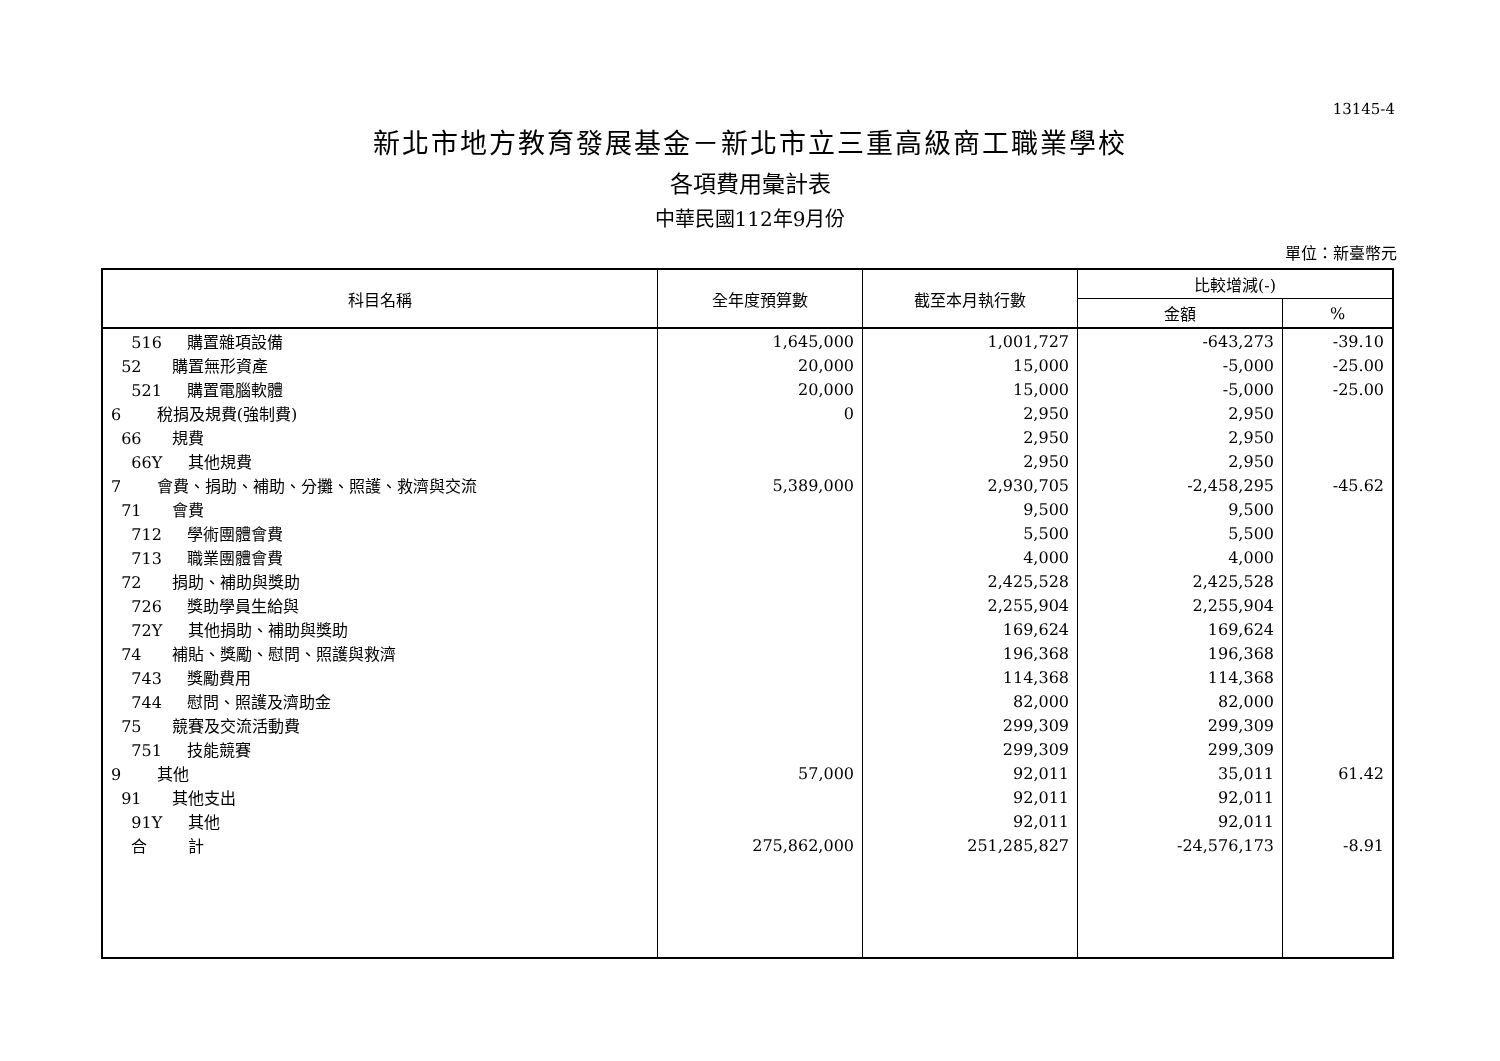13145-4
新北市地方教育發展基金－新北市立三重高級商工職業學校
各項費用彙計表
中華民國112年9月份
單位：新臺幣元
| 科目名稱 | 全年度預算數 | 截至本月執行數 | 比較增減(-) | |
| --- | --- | --- | --- | --- |
| | | | 金額 | % |
| 516 購置雜項設備 | 1,645,000 | 1,001,727 | -643,273 | -39.10 |
| 52 購置無形資產 | 20,000 | 15,000 | -5,000 | -25.00 |
| 521 購置電腦軟體 | 20,000 | 15,000 | -5,000 | -25.00 |
| 6 稅捐及規費(強制費) | 0 | 2,950 | 2,950 | |
| 66 規費 | | 2,950 | 2,950 | |
| 66Y 其他規費 | | 2,950 | 2,950 | |
| 7 會費、捐助、補助、分攤、照護、救濟與交流 | 5,389,000 | 2,930,705 | -2,458,295 | -45.62 |
| 71 會費 | | 9,500 | 9,500 | |
| 712 學術團體會費 | | 5,500 | 5,500 | |
| 713 職業團體會費 | | 4,000 | 4,000 | |
| 72 捐助、補助與獎助 | | 2,425,528 | 2,425,528 | |
| 726 獎助學員生給與 | | 2,255,904 | 2,255,904 | |
| 72Y 其他捐助、補助與獎助 | | 169,624 | 169,624 | |
| 74 補貼、獎勵、慰問、照護與救濟 | | 196,368 | 196,368 | |
| 743 獎勵費用 | | 114,368 | 114,368 | |
| 744 慰問、照護及濟助金 | | 82,000 | 82,000 | |
| 75 競賽及交流活動費 | | 299,309 | 299,309 | |
| 751 技能競賽 | | 299,309 | 299,309 | |
| 9 其他 | 57,000 | 92,011 | 35,011 | 61.42 |
| 91 其他支出 | | 92,011 | 92,011 | |
| 91Y 其他 | | 92,011 | 92,011 | |
| 合 計 | 275,862,000 | 251,285,827 | -24,576,173 | -8.91 |